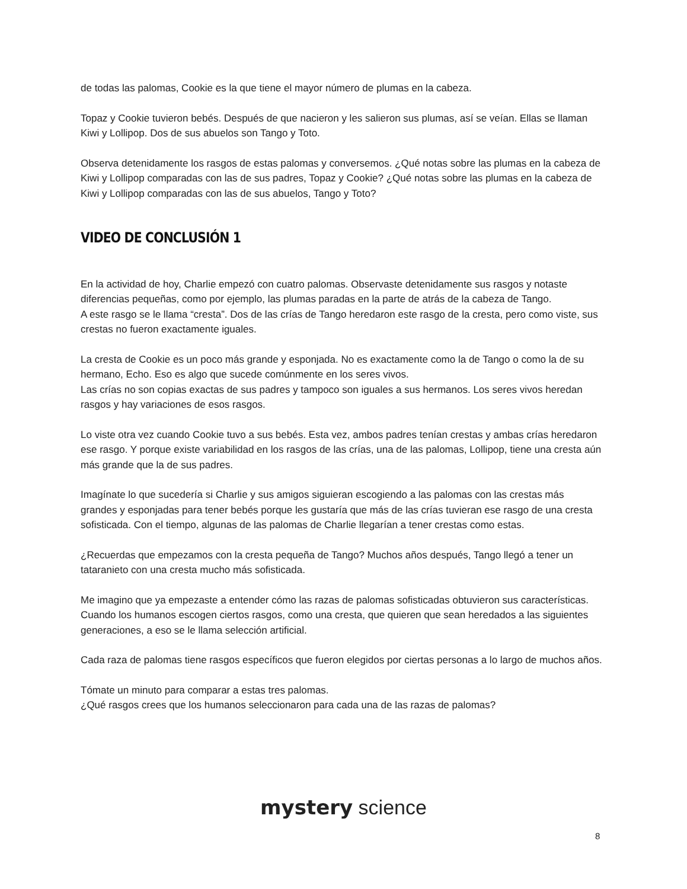de todas las palomas, Cookie es la que tiene el mayor número de plumas en la cabeza.
Topaz y Cookie tuvieron bebés. Después de que nacieron y les salieron sus plumas, así se veían. Ellas se llaman Kiwi y Lollipop. Dos de sus abuelos son Tango y Toto.
Observa detenidamente los rasgos de estas palomas y conversemos. ¿Qué notas sobre las plumas en la cabeza de Kiwi y Lollipop comparadas con las de sus padres, Topaz y Cookie? ¿Qué notas sobre las plumas en la cabeza de Kiwi y Lollipop comparadas con las de sus abuelos, Tango y Toto?
VIDEO DE CONCLUSIÓN 1
En la actividad de hoy, Charlie empezó con cuatro palomas. Observaste detenidamente sus rasgos y notaste diferencias pequeñas, como por ejemplo, las plumas paradas en la parte de atrás de la cabeza de Tango.
A este rasgo se le llama “cresta”. Dos de las crías de Tango heredaron este rasgo de la cresta, pero como viste, sus crestas no fueron exactamente iguales.
La cresta de Cookie es un poco más grande y esponjada. No es exactamente como la de Tango o como la de su hermano, Echo. Eso es algo que sucede comúnmente en los seres vivos.
Las crías no son copias exactas de sus padres y tampoco son iguales a sus hermanos. Los seres vivos heredan rasgos y hay variaciones de esos rasgos.
Lo viste otra vez cuando Cookie tuvo a sus bebés. Esta vez, ambos padres tenían crestas y ambas crías heredaron ese rasgo. Y porque existe variabilidad en los rasgos de las crías, una de las palomas, Lollipop, tiene una cresta aún más grande que la de sus padres.
Imagínate lo que sucedería si Charlie y sus amigos siguieran escogiendo a las palomas con las crestas más grandes y esponjadas para tener bebés porque les gustaría que más de las crías tuvieran ese rasgo de una cresta sofisticada. Con el tiempo, algunas de las palomas de Charlie llegarían a tener crestas como estas.
¿Recuerdas que empezamos con la cresta pequeña de Tango? Muchos años después, Tango llegó a tener un tataranieto con una cresta mucho más sofisticada.
Me imagino que ya empezaste a entender cómo las razas de palomas sofisticadas obtuvieron sus características. Cuando los humanos escogen ciertos rasgos, como una cresta, que quieren que sean heredados a las siguientes generaciones, a eso se le llama selección artificial.
Cada raza de palomas tiene rasgos específicos que fueron elegidos por ciertas personas a lo largo de muchos años.
Tómate un minuto para comparar a estas tres palomas.
¿Qué rasgos crees que los humanos seleccionaron para cada una de las razas de palomas?
mystery science
8